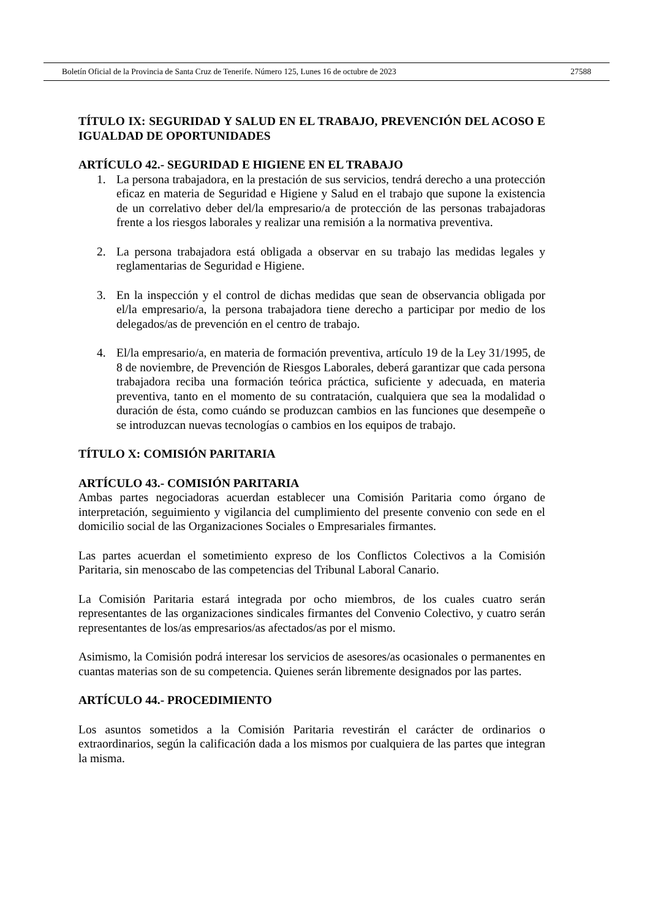Boletín Oficial de la Provincia de Santa Cruz de Tenerife. Número 125, Lunes 16 de octubre de 2023 27588
TÍTULO IX: SEGURIDAD Y SALUD EN EL TRABAJO, PREVENCIÓN DEL ACOSO E IGUALDAD DE OPORTUNIDADES
ARTÍCULO 42.- SEGURIDAD E HIGIENE EN EL TRABAJO
1. La persona trabajadora, en la prestación de sus servicios, tendrá derecho a una protección eficaz en materia de Seguridad e Higiene y Salud en el trabajo que supone la existencia de un correlativo deber del/la empresario/a de protección de las personas trabajadoras frente a los riesgos laborales y realizar una remisión a la normativa preventiva.
2. La persona trabajadora está obligada a observar en su trabajo las medidas legales y reglamentarias de Seguridad e Higiene.
3. En la inspección y el control de dichas medidas que sean de observancia obligada por el/la empresario/a, la persona trabajadora tiene derecho a participar por medio de los delegados/as de prevención en el centro de trabajo.
4. El/la empresario/a, en materia de formación preventiva, artículo 19 de la Ley 31/1995, de 8 de noviembre, de Prevención de Riesgos Laborales, deberá garantizar que cada persona trabajadora reciba una formación teórica práctica, suficiente y adecuada, en materia preventiva, tanto en el momento de su contratación, cualquiera que sea la modalidad o duración de ésta, como cuándo se produzcan cambios en las funciones que desempeñe o se introduzcan nuevas tecnologías o cambios en los equipos de trabajo.
TÍTULO X: COMISIÓN PARITARIA
ARTÍCULO 43.- COMISIÓN PARITARIA
Ambas partes negociadoras acuerdan establecer una Comisión Paritaria como órgano de interpretación, seguimiento y vigilancia del cumplimiento del presente convenio con sede en el domicilio social de las Organizaciones Sociales o Empresariales firmantes.
Las partes acuerdan el sometimiento expreso de los Conflictos Colectivos a la Comisión Paritaria, sin menoscabo de las competencias del Tribunal Laboral Canario.
La Comisión Paritaria estará integrada por ocho miembros, de los cuales cuatro serán representantes de las organizaciones sindicales firmantes del Convenio Colectivo, y cuatro serán representantes de los/as empresarios/as afectados/as por el mismo.
Asimismo, la Comisión podrá interesar los servicios de asesores/as ocasionales o permanentes en cuantas materias son de su competencia. Quienes serán libremente designados por las partes.
ARTÍCULO 44.- PROCEDIMIENTO
Los asuntos sometidos a la Comisión Paritaria revestirán el carácter de ordinarios o extraordinarios, según la calificación dada a los mismos por cualquiera de las partes que integran la misma.